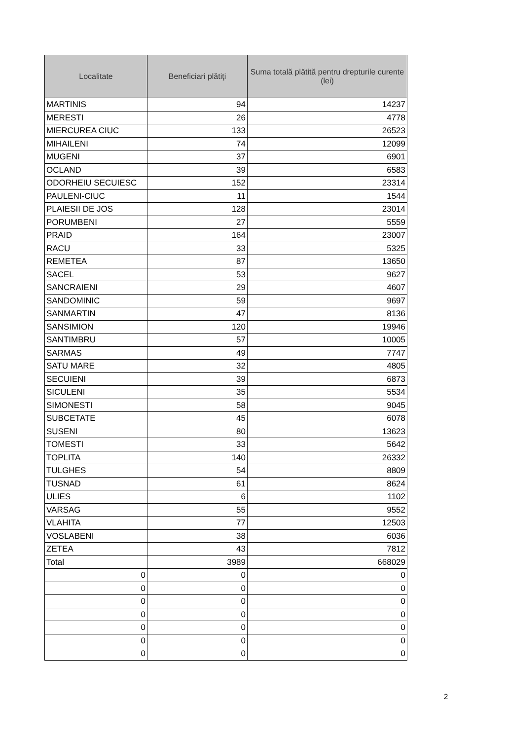| Localitate | Beneficiari plătiţi | Suma totală plătită pentru drepturile curente (lei) |
| --- | --- | --- |
| MARTINIS | 94 | 14237 |
| MERESTI | 26 | 4778 |
| MIERCUREA CIUC | 133 | 26523 |
| MIHAILENI | 74 | 12099 |
| MUGENI | 37 | 6901 |
| OCLAND | 39 | 6583 |
| ODORHEIU SECUIESC | 152 | 23314 |
| PAULENI-CIUC | 11 | 1544 |
| PLAIESII DE JOS | 128 | 23014 |
| PORUMBENI | 27 | 5559 |
| PRAID | 164 | 23007 |
| RACU | 33 | 5325 |
| REMETEA | 87 | 13650 |
| SACEL | 53 | 9627 |
| SANCRAIENI | 29 | 4607 |
| SANDOMINIC | 59 | 9697 |
| SANMARTIN | 47 | 8136 |
| SANSIMION | 120 | 19946 |
| SANTIMBRU | 57 | 10005 |
| SARMAS | 49 | 7747 |
| SATU MARE | 32 | 4805 |
| SECUIENI | 39 | 6873 |
| SICULENI | 35 | 5534 |
| SIMONESTI | 58 | 9045 |
| SUBCETATE | 45 | 6078 |
| SUSENI | 80 | 13623 |
| TOMESTI | 33 | 5642 |
| TOPLITA | 140 | 26332 |
| TULGHES | 54 | 8809 |
| TUSNAD | 61 | 8624 |
| ULIES | 6 | 1102 |
| VARSAG | 55 | 9552 |
| VLAHITA | 77 | 12503 |
| VOSLABENI | 38 | 6036 |
| ZETEA | 43 | 7812 |
| Total | 3989 | 668029 |
| 0 | 0 | 0 |
| 0 | 0 | 0 |
| 0 | 0 | 0 |
| 0 | 0 | 0 |
| 0 | 0 | 0 |
| 0 | 0 | 0 |
| 0 | 0 | 0 |
2